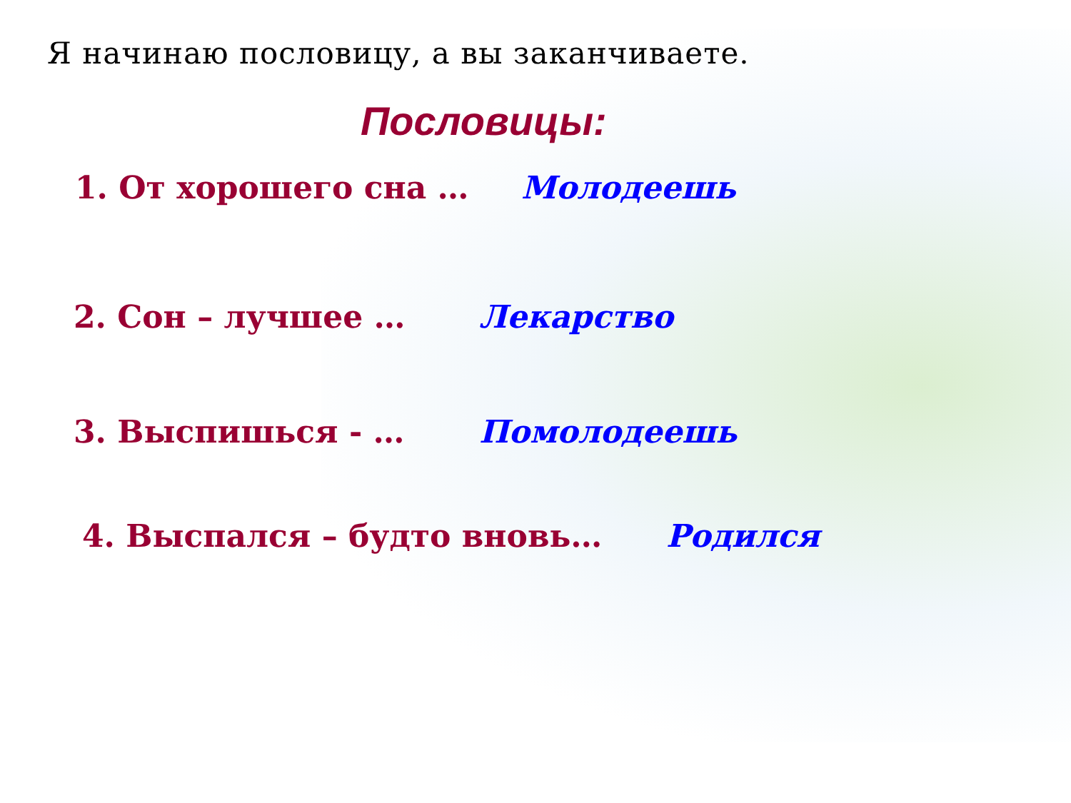Я начинаю пословицу, а вы заканчиваете.
Пословицы:
1. От хорошего сна … Молодеешь
2. Сон – лучшее … Лекарство
3. Выспишься - … Помолодеешь
4. Выспался – будто вновь… Родился